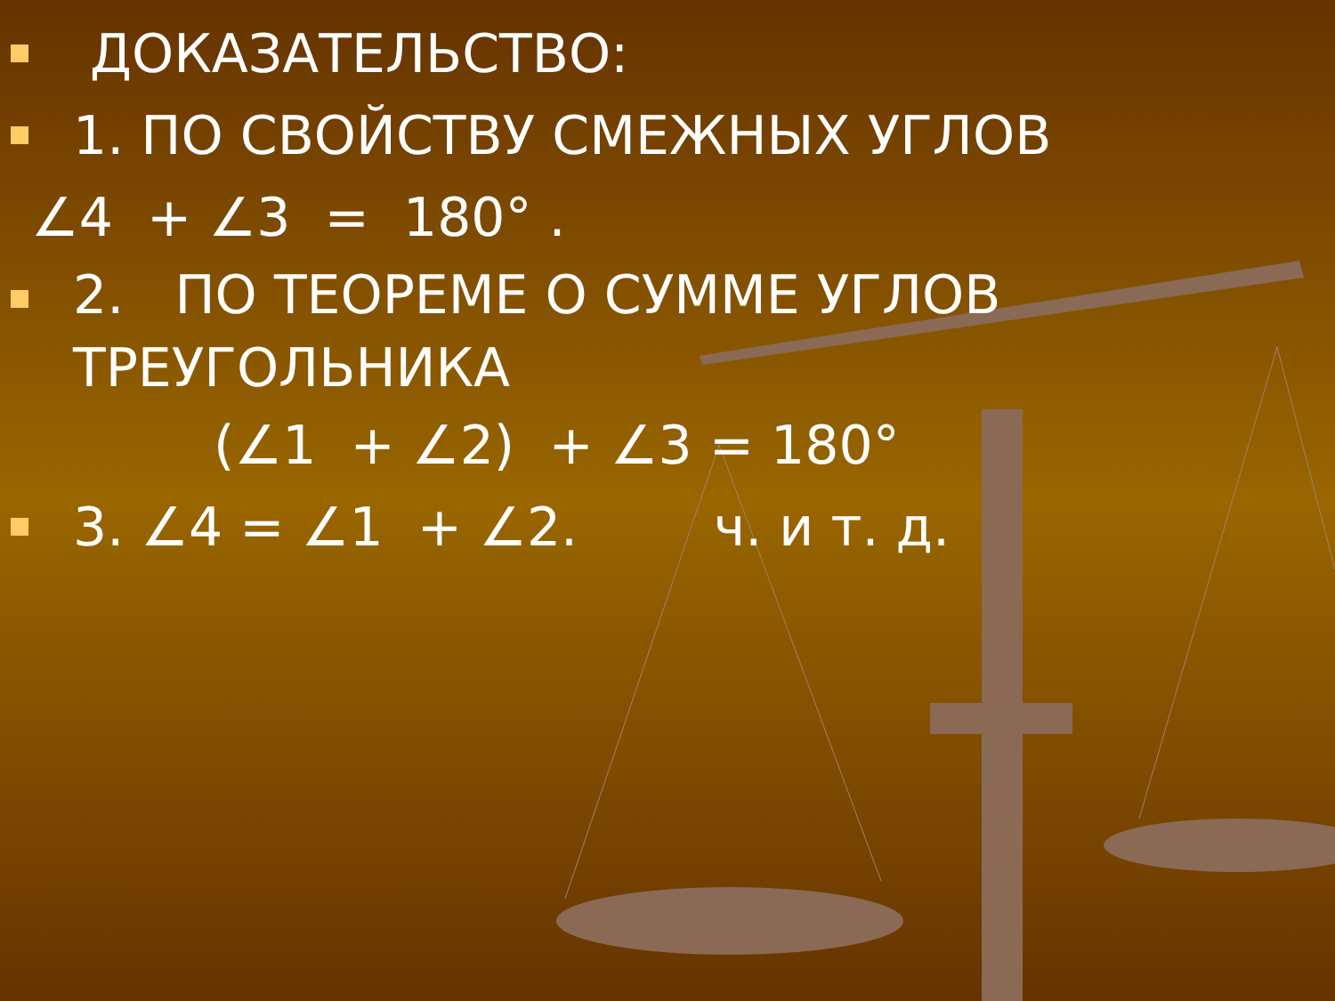ДОКАЗАТЕЛЬСТВО:
1. ПО СВОЙСТВУ СМЕЖНЫХ УГЛОВ
∠4 + ∠3 = 180° .
2. ПО ТЕОРЕМЕ О СУММЕ УГЛОВ ТРЕУГОЛЬНИКА
(∠1 + ∠2) + ∠3 = 180°
3. ∠4 = ∠1 + ∠2. ч. и т. д.